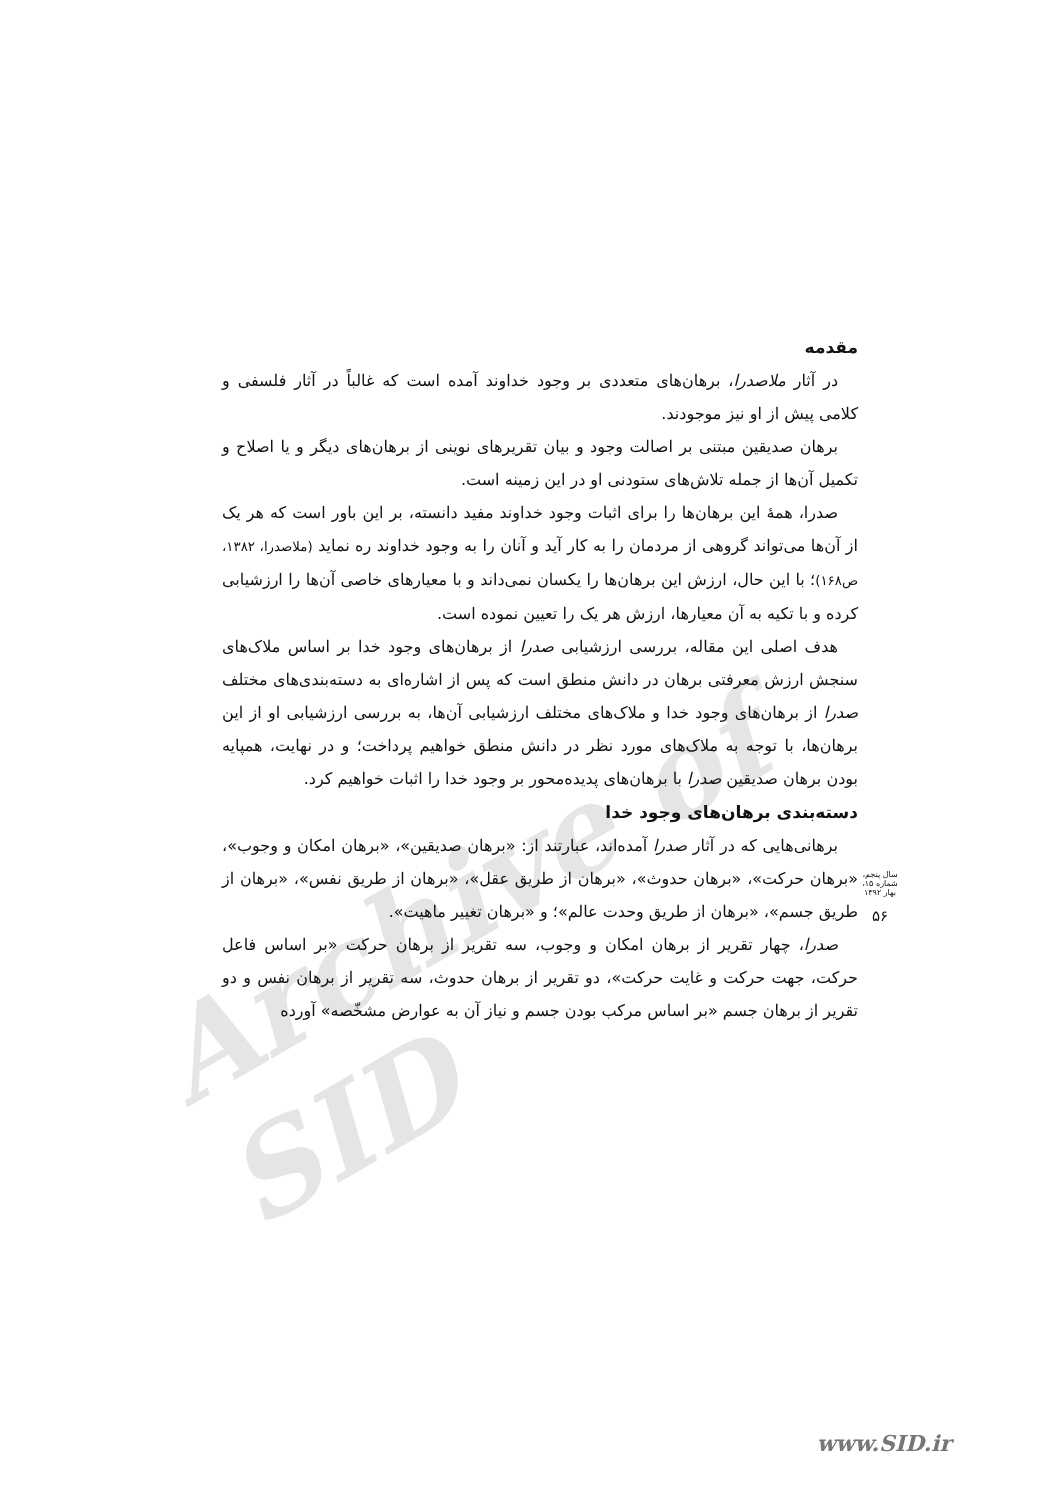Archive of SID
مقدمه
در آثار ملاصدرا، برهان‌های متعددی بر وجود خداوند آمده است که غالباً در آثار فلسفی و کلامی پیش از او نیز موجودند.
برهان صدیقین مبتنی بر اصالت وجود و بیان تقریرهای نوینی از برهان‌های دیگر و یا اصلاح و تکمیل آن‌ها از جمله تلاش‌های ستودنی او در این زمینه است.
صدرا، همهٔ این برهان‌ها را برای اثبات وجود خداوند مفید دانسته، بر این باور است که هر یک از آن‌ها می‌تواند گروهی از مردمان را به کار آید و آنان را به وجود خداوند ره نماید (ملاصدرا، ۱۳۸۲، ص۱۶۸)؛ با این حال، ارزش این برهان‌ها را یکسان نمی‌داند و با معیارهای خاصی آن‌ها را ارزشیابی کرده و با تکیه به آن معیارها، ارزش هر یک را تعیین نموده است.
هدف اصلی این مقاله، بررسی ارزشیابی صدرا از برهان‌های وجود خدا بر اساس ملاک‌های سنجش ارزش معرفتی برهان در دانش منطق است که پس از اشاره‌ای به دسته‌بندی‌های مختلف صدرا از برهان‌های وجود خدا و ملاک‌های مختلف ارزشیابی آن‌ها، به بررسی ارزشیابی او از این برهان‌ها، با توجه به ملاک‌های مورد نظر در دانش منطق خواهیم پرداخت؛ و در نهایت، همپایه بودن برهان صدیقین صدرا با برهان‌های پدیده‌محور بر وجود خدا را اثبات خواهیم کرد.
دسته‌بندی برهان‌های وجود خدا
برهانی‌هایی که در آثار صدرا آمده‌اند، عبارتند از: «برهان صدیقین»، «برهان امکان و وجوب»، «برهان حرکت»، «برهان حدوث»، «برهان از طریق عقل»، «برهان از طریق نفس»، «برهان از طریق جسم»، «برهان از طریق وحدت عالم»؛ و «برهان تغییر ماهیت».
صدرا، چهار تقریر از برهان امکان و وجوب، سه تقریر از برهان حرکت «بر اساس فاعل حرکت، جهت حرکت و غایت حرکت»، دو تقریر از برهان حدوث، سه تقریر از برهان نفس و دو تقریر از برهان جسم «بر اساس مرکب بودن جسم و نیاز آن به عوارض مشخّصه» آورده
سال پنجم، شماره ۱۵، بهار ۱۳۹۲
۵۶
www.SID.ir